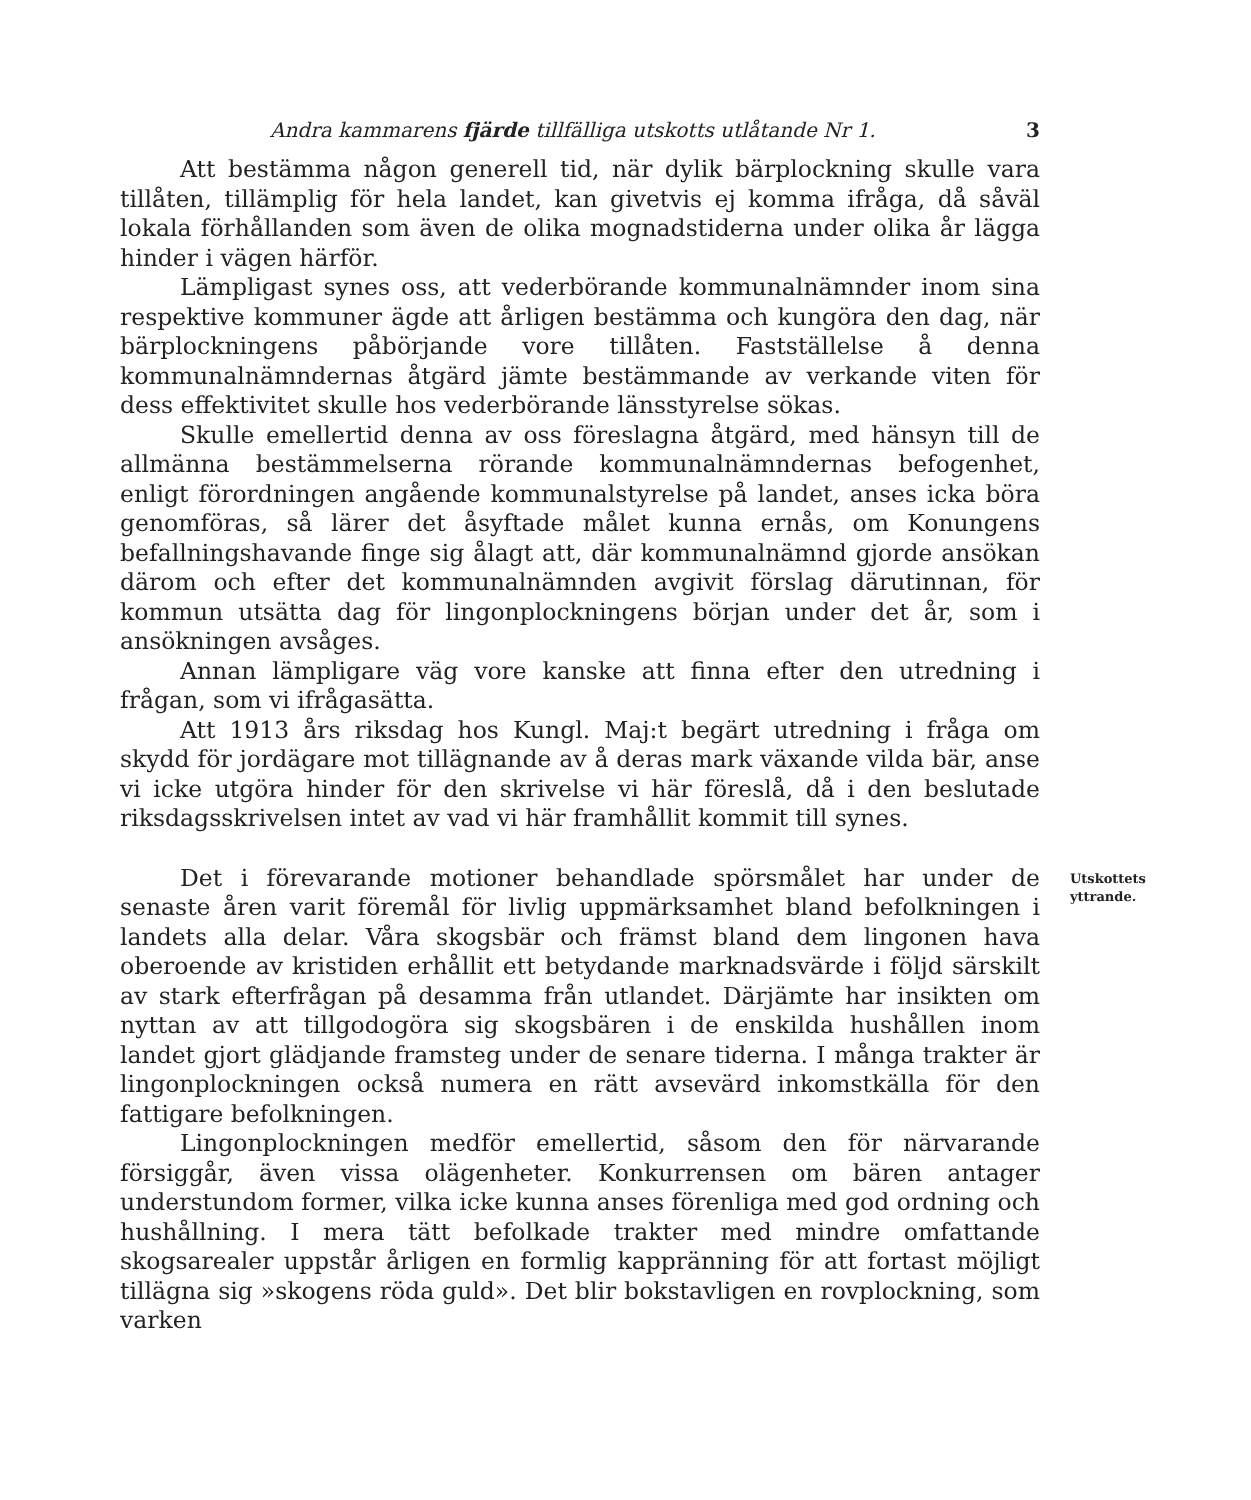Andra kammarens fjärde tillfälliga utskotts utlåtande Nr 1. 3
Att bestämma någon generell tid, när dylik bärplockning skulle vara tillåten, tillämplig för hela landet, kan givetvis ej komma ifråga, då såväl lokala förhållanden som även de olika mognadstiderna under olika år lägga hinder i vägen härför.
Lämpligast synes oss, att vederbörande kommunalnämnder inom sina respektive kommuner ägde att årligen bestämma och kungöra den dag, när bärplockningens påbörjande vore tillåten. Fastställelse å denna kommunalnämndernas åtgärd jämte bestämmande av verkande viten för dess effektivitet skulle hos vederbörande länsstyrelse sökas.
Skulle emellertid denna av oss föreslagna åtgärd, med hänsyn till de allmänna bestämmelserna rörande kommunalnämndernas befogenhet, enligt förordningen angående kommunalstyrelse på landet, anses icka böra genomföras, så lärer det åsyftade målet kunna ernås, om Konungens befallningshavande finge sig ålagt att, där kommunalnämnd gjorde ansökan därom och efter det kommunalnämnden avgivit förslag därutinnan, för kommun utsätta dag för lingonplockningens början under det år, som i ansökningen avsåges.
Annan lämpligare väg vore kanske att finna efter den utredning i frågan, som vi ifrågasätta.
Att 1913 års riksdag hos Kungl. Maj:t begärt utredning i fråga om skydd för jordägare mot tillägnande av å deras mark växande vilda bär, anse vi icke utgöra hinder för den skrivelse vi här föreslå, då i den beslutade riksdagsskrivelsen intet av vad vi här framhållit kommit till synes.
Det i förevarande motioner behandlade spörsmålet har under de senaste åren varit föremål för livlig uppmärksamhet bland befolkningen i landets alla delar. Våra skogsbär och främst bland dem lingonen hava oberoende av kristiden erhållit ett betydande marknadsvärde i följd särskilt av stark efterfrågan på desamma från utlandet. Därjämte har insikten om nyttan av att tillgodogöra sig skogsbären i de enskilda hushållen inom landet gjort glädjande framsteg under de senare tiderna. I många trakter är lingonplockningen också numera en rätt avsevärd inkomstkälla för den fattigare befolkningen.
Lingonplockningen medför emellertid, såsom den för närvarande försiggår, även vissa olägenheter. Konkurrensen om bären antager understundom former, vilka icke kunna anses förenliga med god ordning och hushållning. I mera tätt befolkade trakter med mindre omfattande skogsarealer uppstår årligen en formlig kappränning för att fortast möjligt tillägna sig »skogens röda guld». Det blir bokstavligen en rovplockning, som varken
Utskottets
yttrande.